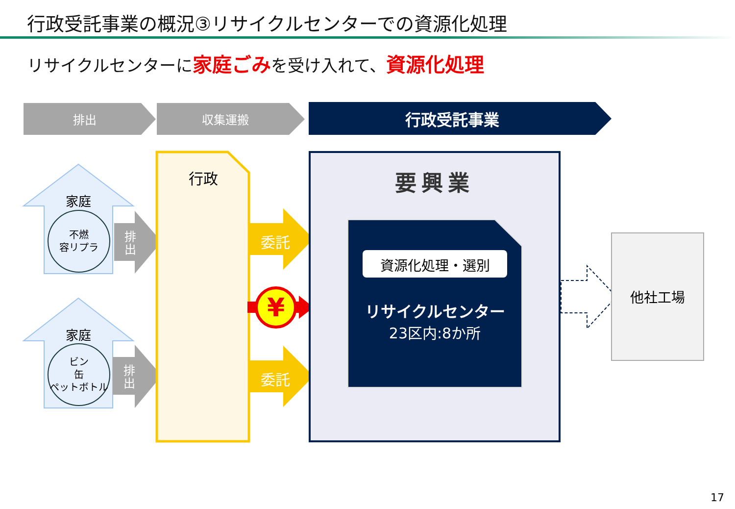行政受託事業の概況③リサイクルセンターでの資源化処理
リサイクルセンターに家庭ごみを受け入れて、資源化処理
¥
排出 収集運搬 行政受託事業
家庭
不燃
容リプラ
排出
家庭
ビン
缶
ペットボトル
排出
行政
委託
委託
要興業
資源化処理・選別
リサイクルセンター
23区内:8か所
他社工場
17